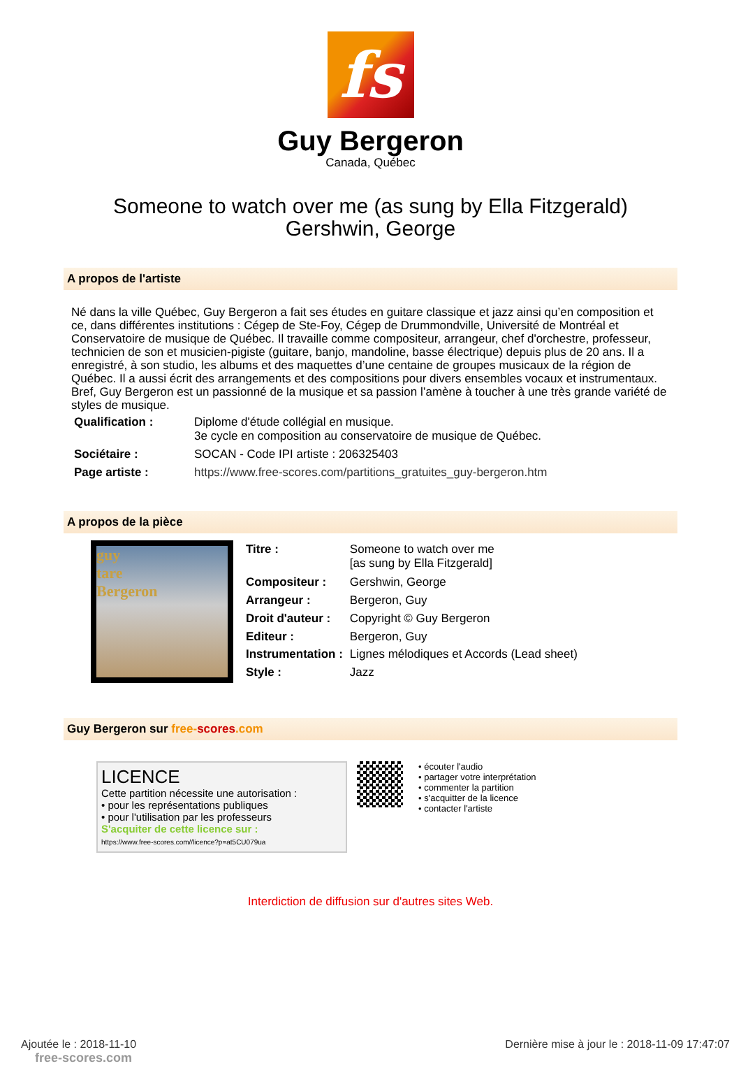fs
Guy Bergeron
Canada, Québec
Someone to watch over me (as sung by Ella Fitzgerald)
Gershwin, George
A propos de l'artiste
Né dans la ville Québec, Guy Bergeron a fait ses études en guitare classique et jazz ainsi qu’en composition et ce, dans différentes institutions : Cégep de Ste-Foy, Cégep de Drummondville, Université de Montréal et Conservatoire de musique de Québec. Il travaille comme compositeur, arrangeur, chef d'orchestre, professeur, technicien de son et musicien-pigiste (guitare, banjo, mandoline, basse électrique) depuis plus de 20 ans. Il a enregistré, à son studio, les albums et des maquettes d’une centaine de groupes musicaux de la région de Québec. Il a aussi écrit des arrangements et des compositions pour divers ensembles vocaux et instrumentaux. Bref, Guy Bergeron est un passionné de la musique et sa passion l’amène à toucher à une très grande variété de styles de musique.
| Qualification : | Diplome d'étude collégial en musique. 3e cycle en composition au conservatoire de musique de Québec. |
| Sociétaire : | SOCAN - Code IPI artiste : 206325403 |
| Page artiste : | https://www.free-scores.com/partitions_gratuites_guy-bergeron.htm |
A propos de la pièce
guy
tare
Bergeron
| Titre : | Someone to watch over me [as sung by Ella Fitzgerald] |
| Compositeur : | Gershwin, George |
| Arrangeur : | Bergeron, Guy |
| Droit d'auteur : | Copyright © Guy Bergeron |
| Editeur : | Bergeron, Guy |
| Instrumentation : | Lignes mélodiques et Accords (Lead sheet) |
| Style : | Jazz |
Guy Bergeron sur free-scores.com
LICENCE
Cette partition nécessite une autorisation :
• pour les représentations publiques
• pour l'utilisation par les professeurs
S'acquiter de cette licence sur :
https://www.free-scores.com//licence?p=at5CU079ua
• écouter l'audio
• partager votre interprétation
• commenter la partition
• s'acquitter de la licence
• contacter l'artiste
Interdiction de diffusion sur d'autres sites Web.
Ajoutée le : 2018-11-10
free-scores.com
Dernière mise à jour le : 2018-11-09 17:47:07